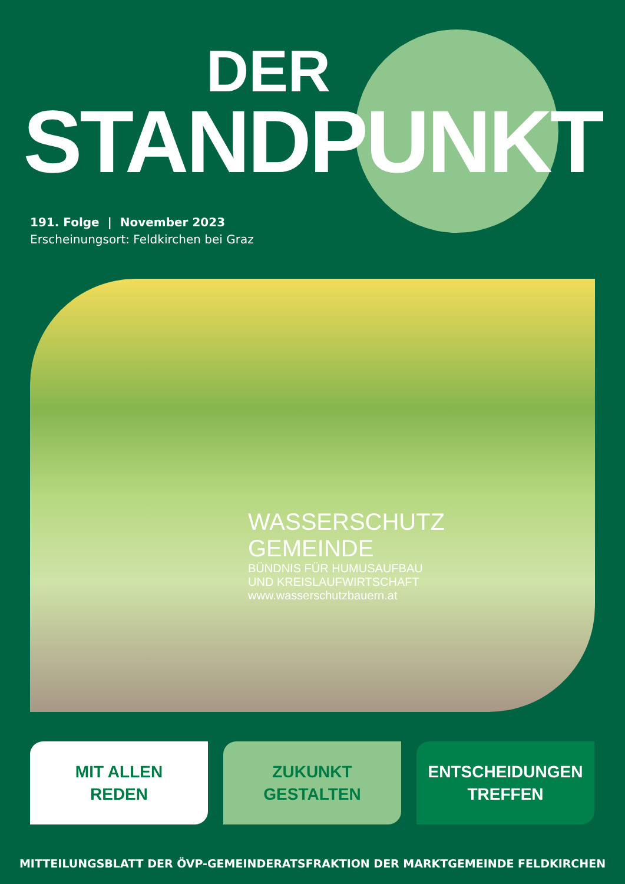DER
STANDPUNKT
191. Folge | November 2023
Erscheinungsort: Feldkirchen bei Graz
WASSERSCHUTZ
GEMEINDE
BÜNDNIS FÜR HUMUSAUFBAU
UND KREISLAUFWIRTSCHAFT
www.wasserschutzbauern.at
MIT ALLEN
REDEN
ZUKUNKT
GESTALTEN
ENTSCHEIDUNGEN
TREFFEN
MITTEILUNGSBLATT DER ÖVP-GEMEINDERATSFRAKTION DER MARKTGEMEINDE FELDKIRCHEN